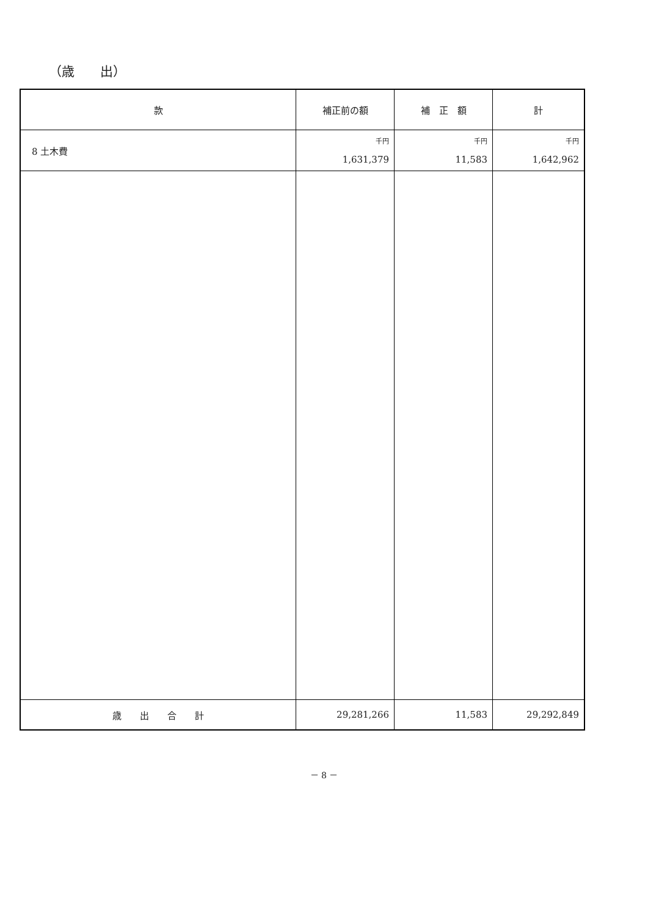（歳　　出）
| 款 | 補正前の額 | 補 正 額 | 計 |
| --- | --- | --- | --- |
| 8 土木費 | 千円 1,631,379 | 千円 11,583 | 千円 1,642,962 |
| 歳 出 合 計 | 29,281,266 | 11,583 | 29,292,849 |
－ 8 －